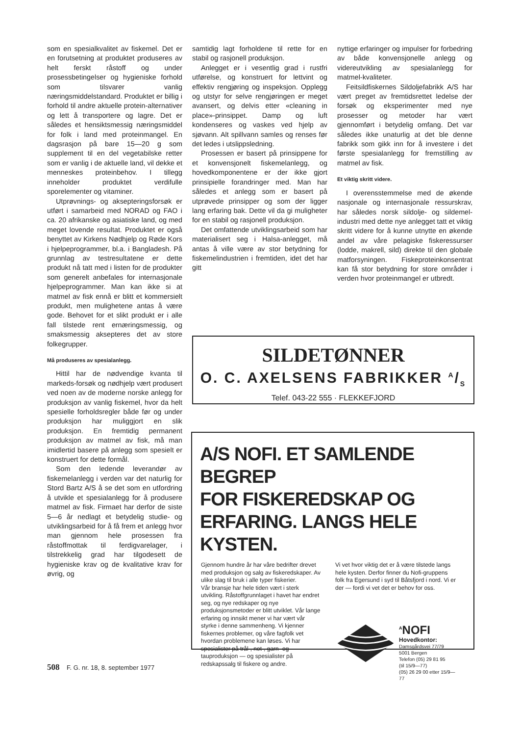som en spesialkvalitet av fiskemel. Det er en forutsetning at produktet produseres av helt ferskt råstoff og under prosessbetingelser og hygieniske forhold som tilsvarer vanlig næringsmiddelstandard. Produktet er billig i forhold til andre aktuelle protein-alternativer og lett å transportere og lagre. Det er således et hensiktsmessig næringsmiddel for folk i land med proteinmangel. En dagsrasjon på bare 15—20 g som supplement til en del vegetabilske retter som er vanlig i de aktuelle land, vil dekke et mennes­kes proteinbehov. I tillegg inneholder produktet verdifulle sporelementer og vitaminer.
Utprøvnings- og aksepteringsforsøk er utført i samarbeid med NORAD og FAO i ca. 20 afrikanske og asiatiske land, og med meget lovende resultat. Produktet er også benyttet av Kirkens Nødhjelp og Røde Kors i hjelpeprogrammer, bl.a. i Bangladesh. På grunnlag av testresultatene er dette produkt nå tatt med i listen for de produkter som generelt anbefales for internasjonale hjelpeprogrammer. Man kan ikke si at matmel av fisk ennå er blitt et kommersielt produkt, men mulighetene antas å være gode. Behovet for et slikt produkt er i alle fall tilstede rent ernæringsmessig, og smaksmessig aksepteres det av store folkegrupper.
Må produseres av spesialanlegg.
Hittil har de nødvendige kvanta til markeds-forsøk og nødhjelp vært produsert ved noen av de moderne norske anlegg for produksjon av vanlig fiskemel, hvor da helt spesielle forholdsregler både før og under produksjon har muliggjort en slik produksjon. En fremtidig permanent produksjon av matmel av fisk, må man imidlertid basere på anlegg som spesielt er konstruert for dette formål.
Som den ledende leverandør av fiskemelanlegg i verden var det naturlig for Stord Bartz A/S å se det som en utfordring å utvikle et spesialanlegg for å produsere matmel av fisk. Firmaet har derfor de siste 5—6 år nedlagt et betydelig studie- og utviklingsarbeid for å få frem et anlegg hvor man gjennom hele prosessen fra råstoffmottak til ferdigvarelager, i tilstrekkelig grad har tilgodesett de hygieniske krav og de kvalitative krav for øvrig, og
samtidig lagt forholdene til rette for en stabil og rasjonell produksjon.
Anlegget er i vesentlig grad i rustfri utførelse, og konstruert for lettvint og effektiv rengjøring og inspeksjon. Opplegg og utstyr for selve rengjøringen er meget avansert, og delvis etter «cleaning in place»-prinsippet. Damp og luft kondenseres og vaskes ved hjelp av sjøvann. Alt spillvann samles og renses før det ledes i utslippsledning.
Prosessen er basert på prinsippene for et konvensjonelt fiskemelanlegg, og hovedkomponentene er der ikke gjort prinsipielle forandringer med. Man har således et anlegg som er basert på utprøvede prinsipper og som der ligger lang erfaring bak. Dette vil da gi muligheter for en stabil og rasjonell produksjon.
Det omfattende utviklingsarbeid som har materialisert seg i Halsa-anlegget, må antas å ville være av stor betydning for fiskemelindustrien i fremtiden, idet det har gitt
nyttige erfaringer og impulser for forbedring av både konvensjonelle anlegg og videreutvikling av spesialanlegg for matmel-kvaliteter.
Feitsildfiskernes Sildoljefabrikk A/S har vært preget av fremtidsrettet ledelse der forsøk og eksperimenter med nye prosesser og metoder har vært gjennomført i betydelig omfang. Det var således ikke unaturlig at det ble denne fabrikk som gikk inn for å investere i det første spesialanlegg for fremstilling av matmel av fisk.
Et viktig skritt videre.
I overensstemmelse med de økende nasjonale og internasjonale ressurskrav, har således norsk sildolje- og sildemel-industri med dette nye anlegget tatt et viktig skritt videre for å kunne utnytte en økende andel av våre pelagiske fiskeressurser (lodde, makrell, sild) direkte til den globale matforsyningen. Fiskeproteinkonsentrat kan få stor betydning for store områder i verden hvor proteinmangel er utbredt.
SILDETØNNER
O. C. AXELSENS FABRIKKER A/S
Telef. 043-22 555 · FLEKKEFJORD
A/S NOFI. ET SAMLENDE BEGREP
FOR FISKEREDSKAP OG
ERFARING. LANGS HELE KYSTEN.
Gjennom hundre år har våre bedrifter drevet med produksjon og salg av fiskeredskaper. Av ulike slag til bruk i alle typer fiskerier.
Vår bransje har hele tiden vært i sterk utvikling. Råstoffgrunnlaget i havet har endret seg, og nye redskaper og nye produksjonsmetoder er blitt utviklet. Vår lange erfaring og innsikt mener vi har vært vår styrke i denne sammenheng. Vi kjenner fiskernes problemer, og våre fagfolk vet hvordan problemene kan løses. Vi har spesialister på trål-, not-, garn- og tauproduksjon — og spesialister på redskapssalg til fiskere og andre.
Vi vet hvor viktig det er å være tilstede langs hele kysten. Derfor finner du Nofi-gruppens folk fra Egersund i syd til Båtsfjord i nord. Vi er der — fordi vi vet det er behov for oss.
<sup>A</sup>NOFI
Hovedkontor:
Damsgårdsvei 77/79
5001 Bergen
Telefon (05) 29 81 95
(til 15/9—77)
(05) 26 29 00 etter 15/9—77
508 F. G. nr. 18, 8. september 1977